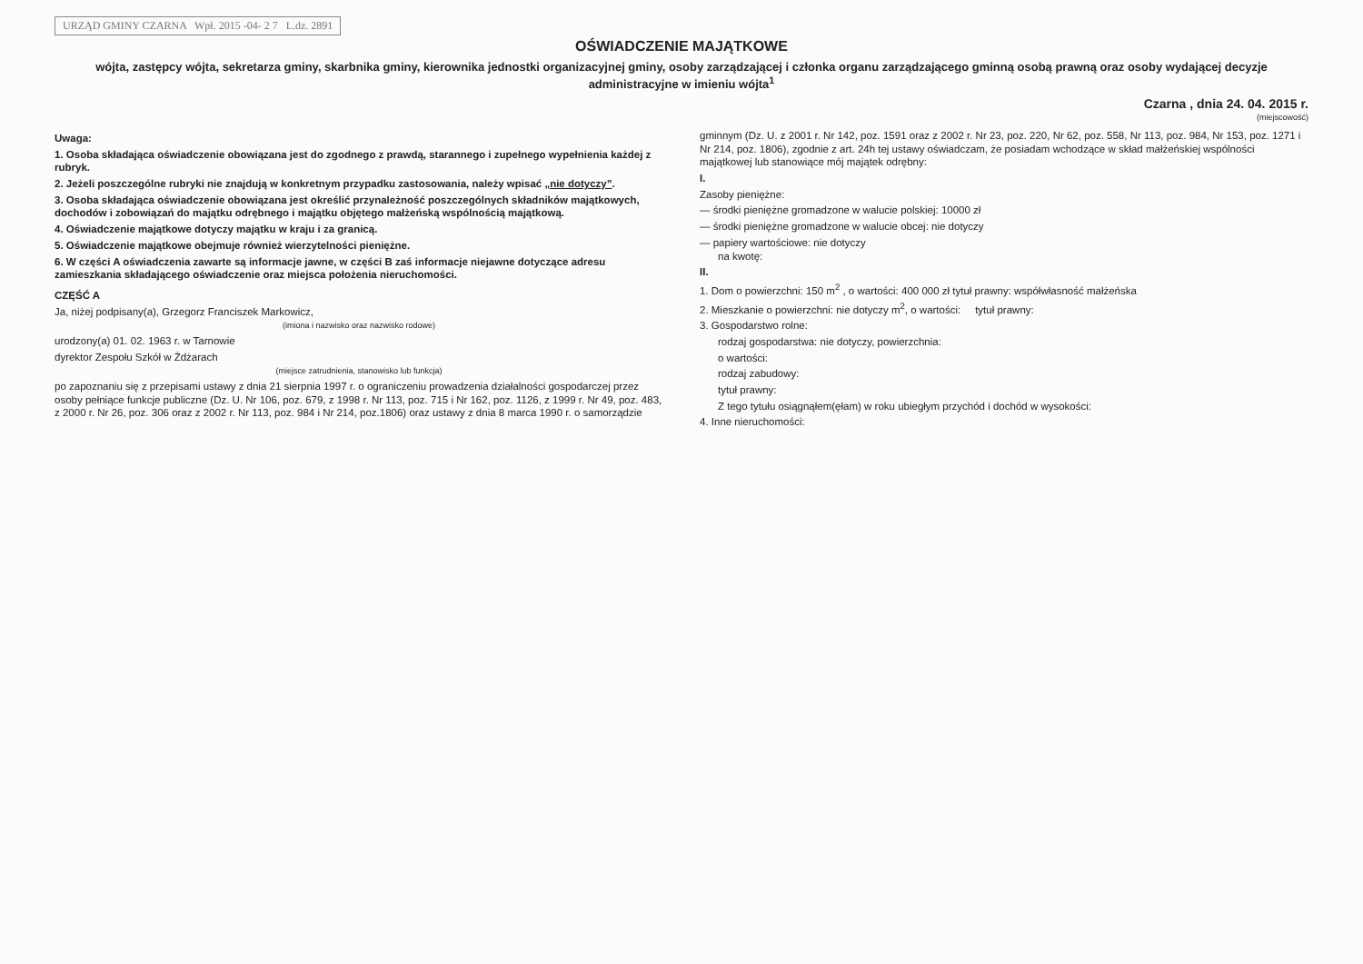URZĄD GMINY CZARNA Wpł. 2015 -04- 2 7 L.dz. 2891
OŚWIADCZENIE MAJĄTKOWE
wójta, zastępcy wójta, sekretarza gminy, skarbnika gminy, kierownika jednostki organizacyjnej gminy, osoby zarządzającej i członka organu zarządzającego gminną osobą prawną oraz osoby wydającej decyzje administracyjne w imieniu wójta<sup>1</sup>
Czarna , dnia 24. 04. 2015 r.
(miejscowość)
Uwaga:
1. Osoba składająca oświadczenie obowiązana jest do zgodnego z prawdą, starannego i zupełnego wypełnienia każdej z rubryk.
2. Jeżeli poszczególne rubryki nie znajdują w konkretnym przypadku zastosowania, należy wpisać „nie dotyczy”.
3. Osoba składająca oświadczenie obowiązana jest określić przynależność poszczególnych składników majątkowych, dochodów i zobowiązań do majątku odrębnego i majątku objętego małżeńską wspólnością majątkową.
4. Oświadczenie majątkowe dotyczy majątku w kraju i za granicą.
5. Oświadczenie majątkowe obejmuje również wierzytelności pieniężne.
6. W części A oświadczenia zawarte są informacje jawne, w części B zaś informacje niejawne dotyczące adresu zamieszkania składającego oświadczenie oraz miejsca położenia nieruchomości.
CZĘŚĆ A
Ja, niżej podpisany(a), Grzegorz Franciszek Markowicz,
(imiona i nazwisko oraz nazwisko rodowe)
urodzony(a) 01. 02. 1963 r. w Tarnowie
dyrektor Zespołu Szkół w Żdżarach
(miejsce zatrudnienia, stanowisko lub funkcja)
po zapoznaniu się z przepisami ustawy z dnia 21 sierpnia 1997 r. o ograniczeniu prowadzenia działalności gospodarczej przez osoby pełniące funkcje publiczne (Dz. U. Nr 106, poz. 679, z 1998 r. Nr 113, poz. 715 i Nr 162, poz. 1126, z 1999 r. Nr 49, poz. 483, z 2000 r. Nr 26, poz. 306 oraz z 2002 r. Nr 113, poz. 984 i Nr 214, poz.1806) oraz ustawy z dnia 8 marca 1990 r. o samorządzie gminnym (Dz. U. z 2001 r. Nr 142, poz. 1591 oraz z 2002 r. Nr 23, poz. 220, Nr 62, poz. 558, Nr 113, poz. 984, Nr 153, poz. 1271 i Nr 214, poz. 1806), zgodnie z art. 24h tej ustawy oświadczam, że posiadam wchodzące w skład małżeńskiej wspólności majątkowej lub stanowiące mój majątek odrębny:
I.
Zasoby pieniężne:
— środki pieniężne gromadzone w walucie polskiej: 10000 zł
— środki pieniężne gromadzone w walucie obcej: nie dotyczy
— papiery wartościowe: nie dotyczy
na kwotę:
II.
1. Dom o powierzchni: 150 m<sup>2</sup> , o wartości: 400 000 zł tytuł prawny: współwłasność małżeńska
2. Mieszkanie o powierzchni: nie dotyczy m<sup>2</sup>, o wartości: tytuł prawny:
3. Gospodarstwo rolne:
rodzaj gospodarstwa: nie dotyczy, powierzchnia:
o wartości:
rodzaj zabudowy:
tytuł prawny:
Z tego tytułu osiągnąłem(ęłam) w roku ubiegłym przychód i dochód w wysokości:
4. Inne nieruchomości: